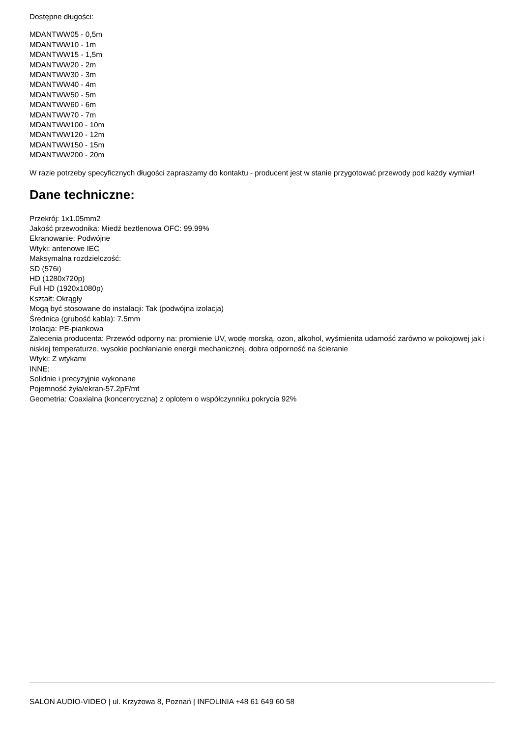Dostępne długości:
MDANTWW05 - 0,5m
MDANTWW10 - 1m
MDANTWW15 - 1,5m
MDANTWW20 - 2m
MDANTWW30 - 3m
MDANTWW40 - 4m
MDANTWW50 - 5m
MDANTWW60 - 6m
MDANTWW70 - 7m
MDANTWW100 - 10m
MDANTWW120 - 12m
MDANTWW150 - 15m
MDANTWW200 - 20m
W razie potrzeby specyficznych długości zapraszamy do kontaktu - producent jest w stanie przygotować przewody pod każdy wymiar!
Dane techniczne:
Przekrój: 1x1.05mm2
Jakość przewodnika: Miedź beztlenowa OFC: 99.99%
Ekranowanie: Podwójne
Wtyki: antenowe IEC
Maksymalna rozdzielczość:
SD (576i)
HD (1280x720p)
Full HD (1920x1080p)
Kształt: Okrągły
Mogą być stosowane do instalacji: Tak (podwójna izolacja)
Średnica (grubość kabla): 7.5mm
Izolacja: PE-piankowa
Zalecenia producenta: Przewód odporny na: promienie UV, wodę morską, ozon, alkohol, wyśmienita udarność zarówno w pokojowej jak i niskiej temperaturze, wysokie pochłanianie energii mechanicznej, dobra odporność na ścieranie
Wtyki: Z wtykami
INNE:
Solidnie i precyzyjnie wykonane
Pojemność żyła/ekran-57.2pF/mt
Geometria: Coaxialna (koncentryczna) z oplotem o współczynniku pokrycia 92%
SALON AUDIO-VIDEO | ul. Krzyżowa 8, Poznań | INFOLINIA +48 61 649 60 58